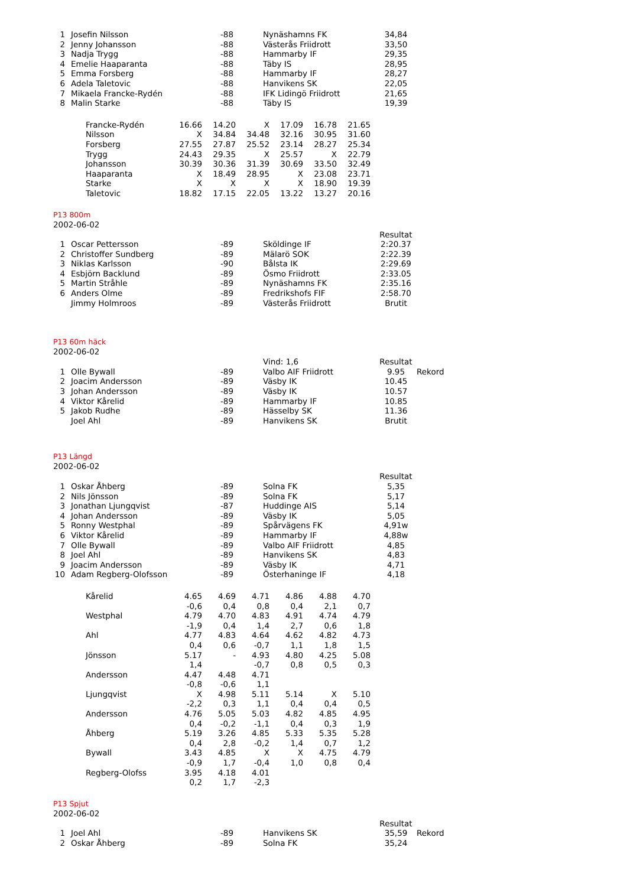| 1 | Josefin Nilsson | -88 | Nynäshamns FK | 34,84 |
| 2 | Jenny Johansson | -88 | Västerås Friidrott | 33,50 |
| 3 | Nadja Trygg | -88 | Hammarby IF | 29,35 |
| 4 | Emelie Haaparanta | -88 | Täby IS | 28,95 |
| 5 | Emma Forsberg | -88 | Hammarby IF | 28,27 |
| 6 | Adela Taletovic | -88 | Hanvikens SK | 22,05 |
| 7 | Mikaela Francke-Rydén | -88 | IFK Lidingö Friidrott | 21,65 |
| 8 | Malin Starke | -88 | Täby IS | 19,39 |
| Francke-Rydén | 16.66 | 14.20 | X | 17.09 | 16.78 | 21.65 |
| Nilsson | X | 34.84 | 34.48 | 32.16 | 30.95 | 31.60 |
| Forsberg | 27.55 | 27.87 | 25.52 | 23.14 | 28.27 | 25.34 |
| Trygg | 24.43 | 29.35 | X | 25.57 | X | 22.79 |
| Johansson | 30.39 | 30.36 | 31.39 | 30.69 | 33.50 | 32.49 |
| Haaparanta | X | 18.49 | 28.95 | X | 23.08 | 23.71 |
| Starke | X | X | X | X | 18.90 | 19.39 |
| Taletovic | 18.82 | 17.15 | 22.05 | 13.22 | 13.27 | 20.16 |
P13 800m
2002-06-02
| | | | | Resultat |
| 1 | Oscar Pettersson | -89 | Sköldinge IF | 2:20.37 |
| 2 | Christoffer Sundberg | -89 | Mälarö SOK | 2:22.39 |
| 3 | Niklas Karlsson | -90 | Bålsta IK | 2:29.69 |
| 4 | Esbjörn Backlund | -89 | Ösmo Friidrott | 2:33.05 |
| 5 | Martin Stråhle | -89 | Nynäshamns FK | 2:35.16 |
| 6 | Anders Olme | -89 | Fredrikshofs FIF | 2:58.70 |
| | Jimmy Holmroos | -89 | Västerås Friidrott | Brutit |
P13 60m häck
2002-06-02
| | | | Vind: 1,6 | Resultat | |
| 1 | Olle Bywall | -89 | Valbo AIF Friidrott | 9.95 | Rekord |
| 2 | Joacim Andersson | -89 | Väsby IK | 10.45 | |
| 3 | Johan Andersson | -89 | Väsby IK | 10.57 | |
| 4 | Viktor Kårelid | -89 | Hammarby IF | 10.85 | |
| 5 | Jakob Rudhe | -89 | Hässelby SK | 11.36 | |
| | Joel Ahl | -89 | Hanvikens SK | Brutit | |
P13 Längd
2002-06-02
| | | | | Resultat |
| 1 | Oskar Åhberg | -89 | Solna FK | 5,35 |
| 2 | Nils Jönsson | -89 | Solna FK | 5,17 |
| 3 | Jonathan Ljungqvist | -87 | Huddinge AIS | 5,14 |
| 4 | Johan Andersson | -89 | Väsby IK | 5,05 |
| 5 | Ronny Westphal | -89 | Spårvägens FK | 4,91w |
| 6 | Viktor Kårelid | -89 | Hammarby IF | 4,88w |
| 7 | Olle Bywall | -89 | Valbo AIF Friidrott | 4,85 |
| 8 | Joel Ahl | -89 | Hanvikens SK | 4,83 |
| 9 | Joacim Andersson | -89 | Väsby IK | 4,71 |
| 10 | Adam Regberg-Olofsson | -89 | Österhaninge IF | 4,18 |
| Kårelid | 4.65 | 4.69 | 4.71 | 4.86 | 4.88 | 4.70 |
| | -0,6 | 0,4 | 0,8 | 0,4 | 2,1 | 0,7 |
| Westphal | 4.79 | 4.70 | 4.83 | 4.91 | 4.74 | 4.79 |
| | -1,9 | 0,4 | 1,4 | 2,7 | 0,6 | 1,8 |
| Ahl | 4.77 | 4.83 | 4.64 | 4.62 | 4.82 | 4.73 |
| | 0,4 | 0,6 | -0,7 | 1,1 | 1,8 | 1,5 |
| Jönsson | 5.17 | - | 4.93 | 4.80 | 4.25 | 5.08 |
| | 1,4 | | -0,7 | 0,8 | 0,5 | 0,3 |
| Andersson | 4.47 | 4.48 | 4.71 | | | |
| | -0,8 | -0,6 | 1,1 | | | |
| Ljungqvist | X | 4.98 | 5.11 | 5.14 | X | 5.10 |
| | -2,2 | 0,3 | 1,1 | 0,4 | 0,4 | 0,5 |
| Andersson | 4.76 | 5.05 | 5.03 | 4.82 | 4.85 | 4.95 |
| | 0,4 | -0,2 | -1,1 | 0,4 | 0,3 | 1,9 |
| Åhberg | 5.19 | 3.26 | 4.85 | 5.33 | 5.35 | 5.28 |
| | 0,4 | 2,8 | -0,2 | 1,4 | 0,7 | 1,2 |
| Bywall | 3.43 | 4.85 | X | X | 4.75 | 4.79 |
| | -0,9 | 1,7 | -0,4 | 1,0 | 0,8 | 0,4 |
| Regberg-Olofss | 3.95 | 4.18 | 4.01 | | | |
| | 0,2 | 1,7 | -2,3 | | | |
P13 Spjut
2002-06-02
| | | | | Resultat | |
| 1 | Joel Ahl | -89 | Hanvikens SK | 35,59 | Rekord |
| 2 | Oskar Åhberg | -89 | Solna FK | 35,24 | |